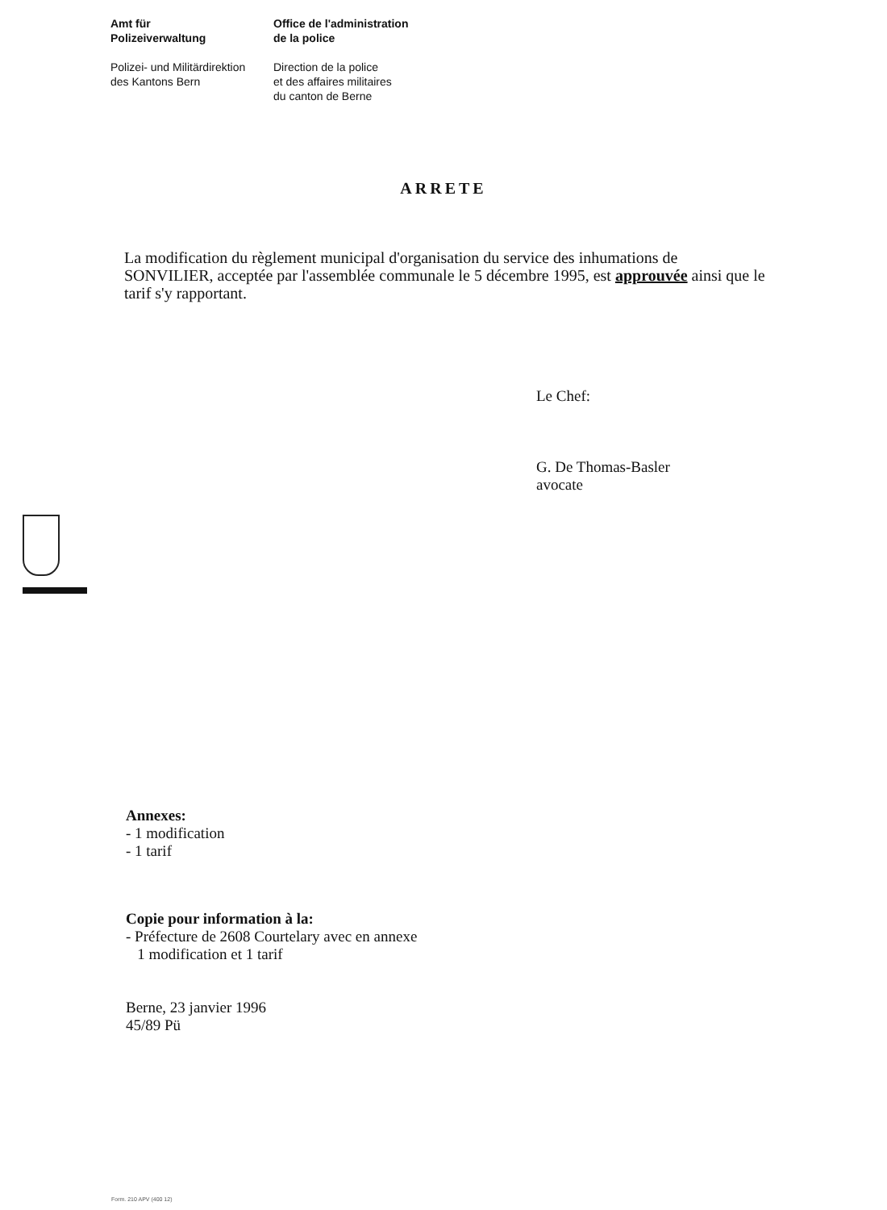Amt für
Polizeiverwaltung
Polizei- und Militärdirektion
des Kantons Bern
Office de l'administration
de la police
Direction de la police
et des affaires militaires
du canton de Berne
ARRETE
La modification du règlement municipal d'organisation du service des inhumations de SONVILIER, acceptée par l'assemblée communale le 5 décembre 1995, est approuvée ainsi que le tarif s'y rapportant.
Le Chef:
G. De Thomas-Basler
avocate
Annexes:
- 1 modification
- 1 tarif
Copie pour information à la:
- Préfecture de 2608 Courtelary avec en annexe
1 modification et 1 tarif
Berne, 23 janvier 1996
45/89 Pü
Form. 210 APV (400 12)